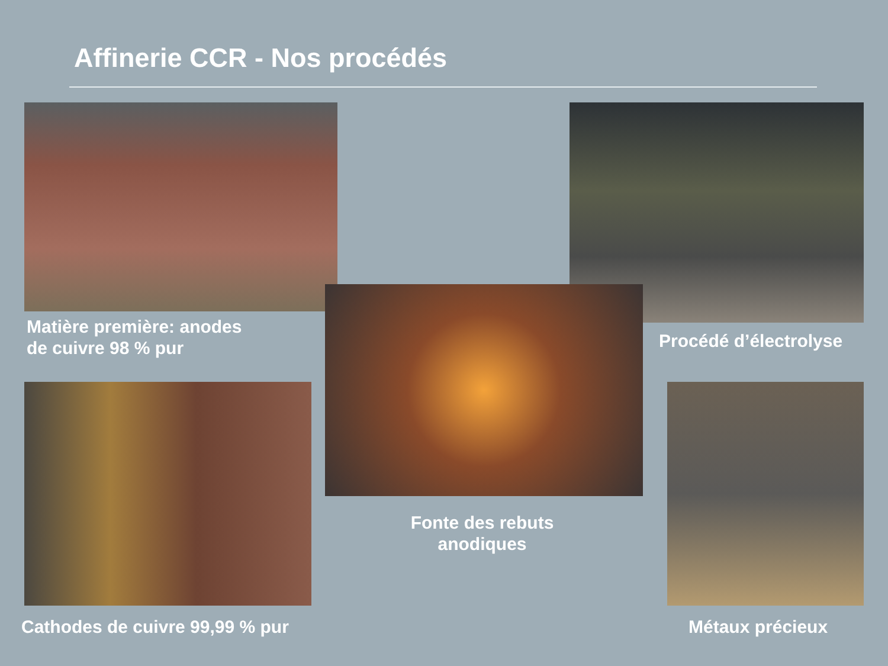Affinerie CCR - Nos procédés
Matière première: anodes
de cuivre 98 % pur
Procédé d’électrolyse
Fonte des rebuts
anodiques
Cathodes de cuivre 99,99 % pur Métaux précieux